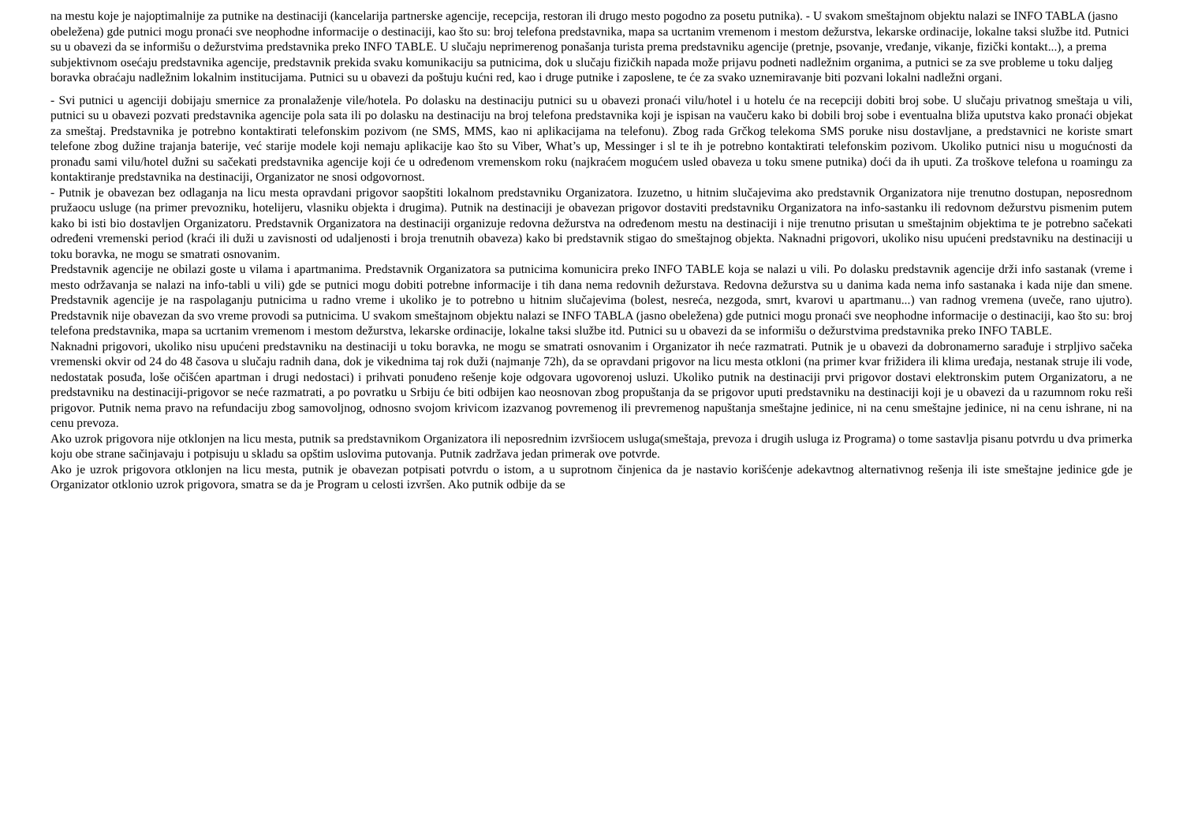na mestu koje je najoptimalnije za putnike na destinaciji (kancelarija partnerske agencije, recepcija, restoran ili drugo mesto pogodno za posetu putnika). - U svakom smeštajnom objektu nalazi se INFO TABLA (jasno obeležena) gde putnici mogu pronaći sve neophodne informacije o destinaciji, kao što su: broj telefona predstavnika, mapa sa ucrtanim vremenom i mestom dežurstva, lekarske ordinacije, lokalne taksi službe itd. Putnici su u obavezi da se informišu o dežurstvima predstavnika preko INFO TABLE. U slučaju neprimerenog ponašanja turista prema predstavniku agencije (pretnje, psovanje, vređanje, vikanje, fizički kontakt...), a prema subjektivnom osećaju predstavnika agencije, predstavnik prekida svaku komunikaciju sa putnicima, dok u slučaju fizičkih napada može prijavu podneti nadležnim organima, a putnici se za sve probleme u toku daljeg boravka obraćaju nadležnim lokalnim institucijama. Putnici su u obavezi da poštuju kućni red, kao i druge putnike i zaposlene, te će za svako uznemiravanje biti pozvani lokalni nadležni organi.
- Svi putnici u agenciji dobijaju smernice za pronalaženje vile/hotela. Po dolasku na destinaciju putnici su u obavezi pronaći vilu/hotel i u hotelu će na recepciji dobiti broj sobe. U slučaju privatnog smeštaja u vili, putnici su u obavezi pozvati predstavnika agencije pola sata ili po dolasku na destinaciju na broj telefona predstavnika koji je ispisan na vaučeru kako bi dobili broj sobe i eventualna bliža uputstva kako pronaći objekat za smeštaj. Predstavnika je potrebno kontaktirati telefonskim pozivom (ne SMS, MMS, kao ni aplikacijama na telefonu). Zbog rada Grčkog telekoma SMS poruke nisu dostavljane, a predstavnici ne koriste smart telefone zbog dužine trajanja baterije, već starije modele koji nemaju aplikacije kao što su Viber, What’s up, Messinger i sl te ih je potrebno kontaktirati telefonskim pozivom. Ukoliko putnici nisu u mogućnosti da pronađu sami vilu/hotel dužni su sačekati predstavnika agencije koji će u određenom vremenskom roku (najkraćem mogućem usled obaveza u toku smene putnika) doći da ih uputi. Za troškove telefona u roamingu za kontaktiranje predstavnika na destinaciji, Organizator ne snosi odgovornost.
- Putnik je obavezan bez odlaganja na licu mesta opravdani prigovor saopštiti lokalnom predstavniku Organizatora. Izuzetno, u hitnim slučajevima ako predstavnik Organizatora nije trenutno dostupan, neposrednom pružaocu usluge (na primer prevozniku, hotelijeru, vlasniku objekta i drugima). Putnik na destinaciji je obavezan prigovor dostaviti predstavniku Organizatora na info-sastanku ili redovnom dežurstvu pismenim putem kako bi isti bio dostavljen Organizatoru. Predstavnik Organizatora na destinaciji organizuje redovna dežurstva na određenom mestu na destinaciji i nije trenutno prisutan u smeštajnim objektima te je potrebno sačekati određeni vremenski period (kraći ili duži u zavisnosti od udaljenosti i broja trenutnih obaveza) kako bi predstavnik stigao do smeštajnog objekta. Naknadni prigovori, ukoliko nisu upućeni predstavniku na destinaciji u toku boravka, ne mogu se smatrati osnovanim.
Predstavnik agencije ne obilazi goste u vilama i apartmanima. Predstavnik Organizatora sa putnicima komunicira preko INFO TABLE koja se nalazi u vili. Po dolasku predstavnik agencije drži info sastanak (vreme i mesto održavanja se nalazi na info-tabli u vili) gde se putnici mogu dobiti potrebne informacije i tih dana nema redovnih dežurstava. Redovna dežurstva su u danima kada nema info sastanaka i kada nije dan smene. Predstavnik agencije je na raspolaganju putnicima u radno vreme i ukoliko je to potrebno u hitnim slučajevima (bolest, nesreća, nezgoda, smrt, kvarovi u apartmanu...) van radnog vremena (uveče, rano ujutro). Predstavnik nije obavezan da svo vreme provodi sa putnicima. U svakom smeštajnom objektu nalazi se INFO TABLA (jasno obeležena) gde putnici mogu pronaći sve neophodne informacije o destinaciji, kao što su: broj telefona predstavnika, mapa sa ucrtanim vremenom i mestom dežurstva, lekarske ordinacije, lokalne taksi službe itd. Putnici su u obavezi da se informišu o dežurstvima predstavnika preko INFO TABLE.
Naknadni prigovori, ukoliko nisu upućeni predstavniku na destinaciji u toku boravka, ne mogu se smatrati osnovanim i Organizator ih neće razmatrati. Putnik je u obavezi da dobronamerno sarađuje i strpljivo sačeka vremenski okvir od 24 do 48 časova u slučaju radnih dana, dok je vikednima taj rok duži (najmanje 72h), da se opravdani prigovor na licu mesta otkloni (na primer kvar frižidera ili klima uređaja, nestanak struje ili vode, nedostatak posuđa, loše očišćen apartman i drugi nedostaci) i prihvati ponuđeno rešenje koje odgovara ugovorenoj usluzi. Ukoliko putnik na destinaciji prvi prigovor dostavi elektronskim putem Organizatoru, a ne predstavniku na destinaciji-prigovor se neće razmatrati, a po povratku u Srbiju će biti odbijen kao neosnovan zbog propuštanja da se prigovor uputi predstavniku na destinaciji koji je u obavezi da u razumnom roku reši prigovor. Putnik nema pravo na refundaciju zbog samovoljnog, odnosno svojom krivicom izazvanog povremenog ili prevremenog napuštanja smeštajne jedinice, ni na cenu smeštajne jedinice, ni na cenu ishrane, ni na cenu prevoza.
Ako uzrok prigovora nije otklonjen na licu mesta, putnik sa predstavnikom Organizatora ili neposrednim izvršiocem usluga(smeštaja, prevoza i drugih usluga iz Programa) o tome sastavlja pisanu potvrdu u dva primerka koju obe strane sačinjavaju i potpisuju u skladu sa opštim uslovima putovanja. Putnik zadržava jedan primerak ove potvrde.
Ako je uzrok prigovora otklonjen na licu mesta, putnik je obavezan potpisati potvrdu o istom, a u suprotnom činjenica da je nastavio korišćenje adekavtnog alternativnog rešenja ili iste smeštajne jedinice gde je Organizator otklonio uzrok prigovora, smatra se da je Program u celosti izvršen. Ako putnik odbije da se